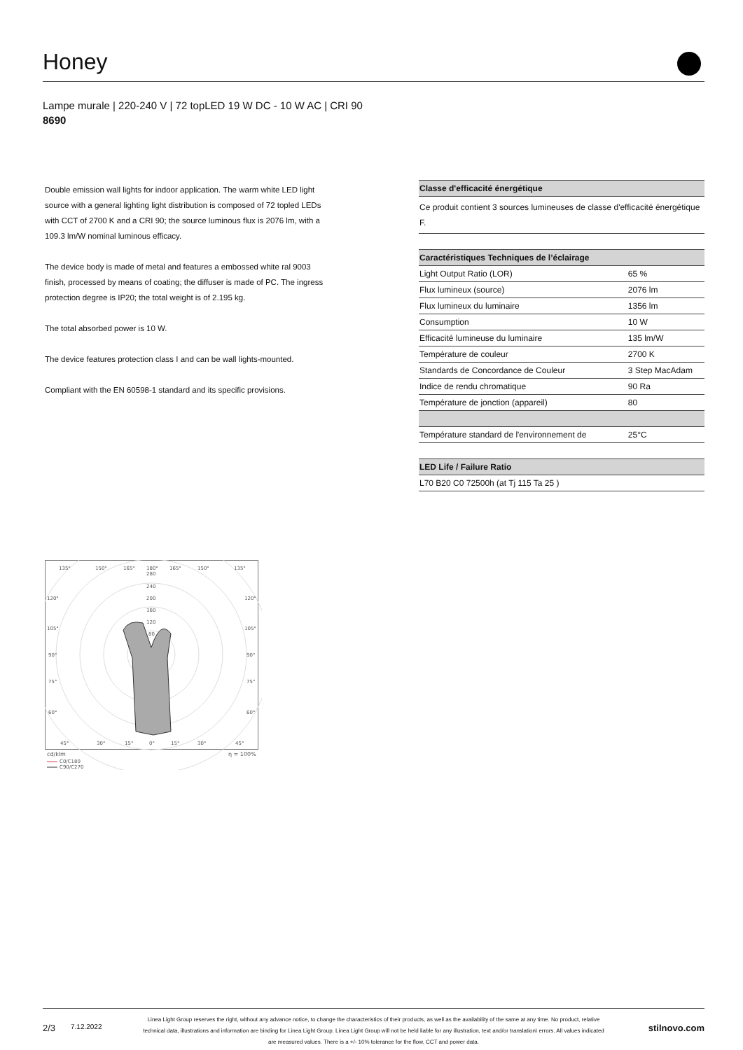Honey
Lampe murale | 220-240 V | 72 topLED 19 W DC - 10 W AC | CRI 90
8690
Double emission wall lights for indoor application. The warm white LED light source with a general lighting light distribution is composed of 72 topled LEDs with CCT of 2700 K and a CRI 90; the source luminous flux is 2076 lm, with a 109.3 lm/W nominal luminous efficacy.
The device body is made of metal and features a embossed white ral 9003 finish, processed by means of coating; the diffuser is made of PC. The ingress protection degree is IP20; the total weight is of 2.195 kg.
The total absorbed power is 10 W.
The device features protection class I and can be wall lights-mounted.
Compliant with the EN 60598-1 standard and its specific provisions.
| Classe d'efficacité énergétique |
| --- |
| Ce produit contient 3 sources lumineuses de classe d'efficacité énergétique F. |
| Caractéristiques Techniques de l’éclairage | |
| --- | --- |
| Light Output Ratio (LOR) | 65 % |
| Flux lumineux (source) | 2076 lm |
| Flux lumineux du luminaire | 1356 lm |
| Consumption | 10 W |
| Efficacité lumineuse du luminaire | 135 lm/W |
| Température de couleur | 2700 K |
| Standards de Concordance de Couleur | 3 Step MacAdam |
| Indice de rendu chromatique | 90 Ra |
| Température de jonction (appareil) | 80 |
| Température standard de l'environnement de | 25°C |
| LED Life / Failure Ratio |
| --- |
| L70 B20 C0 72500h (at Tj 115 Ta 25 ) |
135°
150°
165°
180°
165°
150°
135°
280
240
200
160
120
80
120°
120°
105°
105°
90°
90°
75°
75°
60°
60°
45°
30°
15°
0°
15°
30°
45°
cd/klm
η = 100%
C0/C180
C90/C270
2/3
7.12.2022
Linea Light Group reserves the right, without any advance notice, to change the characteristics of their products, as well as the availability of the same at any time. No product, relative technical data, illustrations and information are binding for Linea Light Group. Linea Light Group will not be held liable for any illustration, text and/or translation\ errors. All values indicated are measured values. There is a +/- 10% tolerance for the flow, CCT and power data.
stilnovo.com